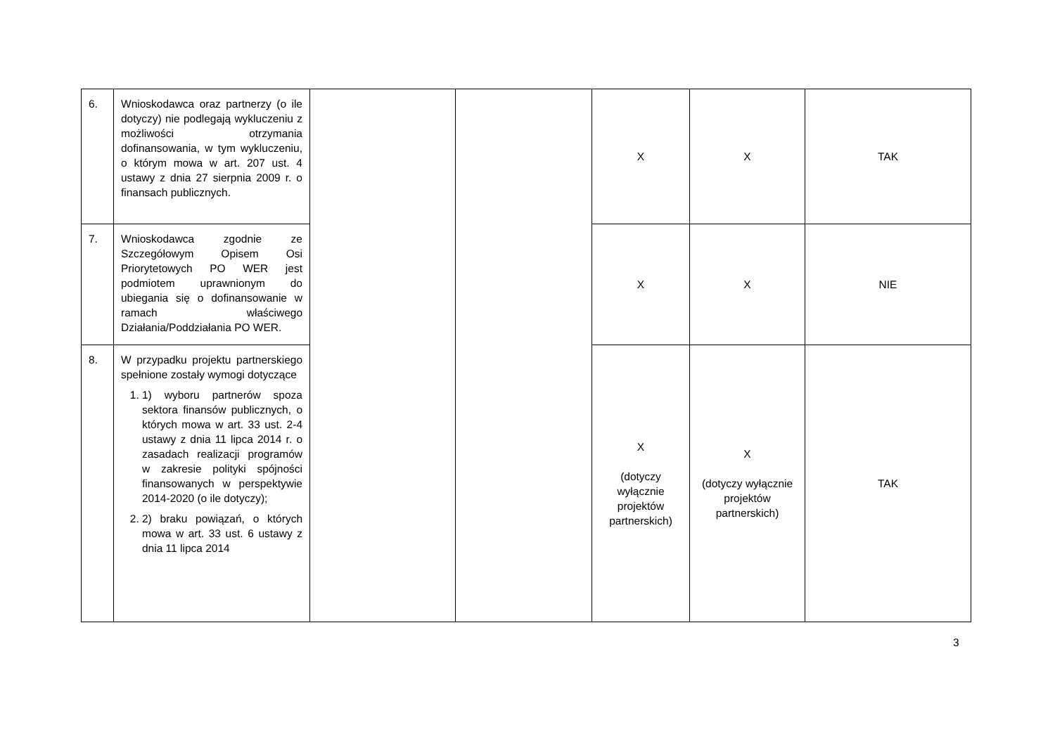| 6. | Wnioskodawca oraz partnerzy (o ile dotyczy) nie podlegają wykluczeniu z możliwości otrzymania dofinansowania, w tym wykluczeniu, o którym mowa w art. 207 ust. 4 ustawy z dnia 27 sierpnia 2009 r. o finansach publicznych. | | | X | X | TAK |
| 7. | Wnioskodawca zgodnie ze Szczegółowym Opisem Osi Priorytetowych PO WER jest podmiotem uprawnionym do ubiegania się o dofinansowanie w ramach właściwego Działania/Poddziałania PO WER. | | | X | X | NIE |
| 8. | W przypadku projektu partnerskiego spełnione zostały wymogi dotyczące 1. 1) wyboru partnerów spoza sektora finansów publicznych, o których mowa w art. 33 ust. 2-4 ustawy z dnia 11 lipca 2014 r. o zasadach realizacji programów w zakresie polityki spójności finansowanych w perspektywie 2014-2020 (o ile dotyczy); 2. 2) braku powiązań, o których mowa w art. 33 ust. 6 ustawy z dnia 11 lipca 2014 | | | X (dotyczy wyłącznie projektów partnerskich) | X (dotyczy wyłącznie projektów partnerskich) | TAK |
3